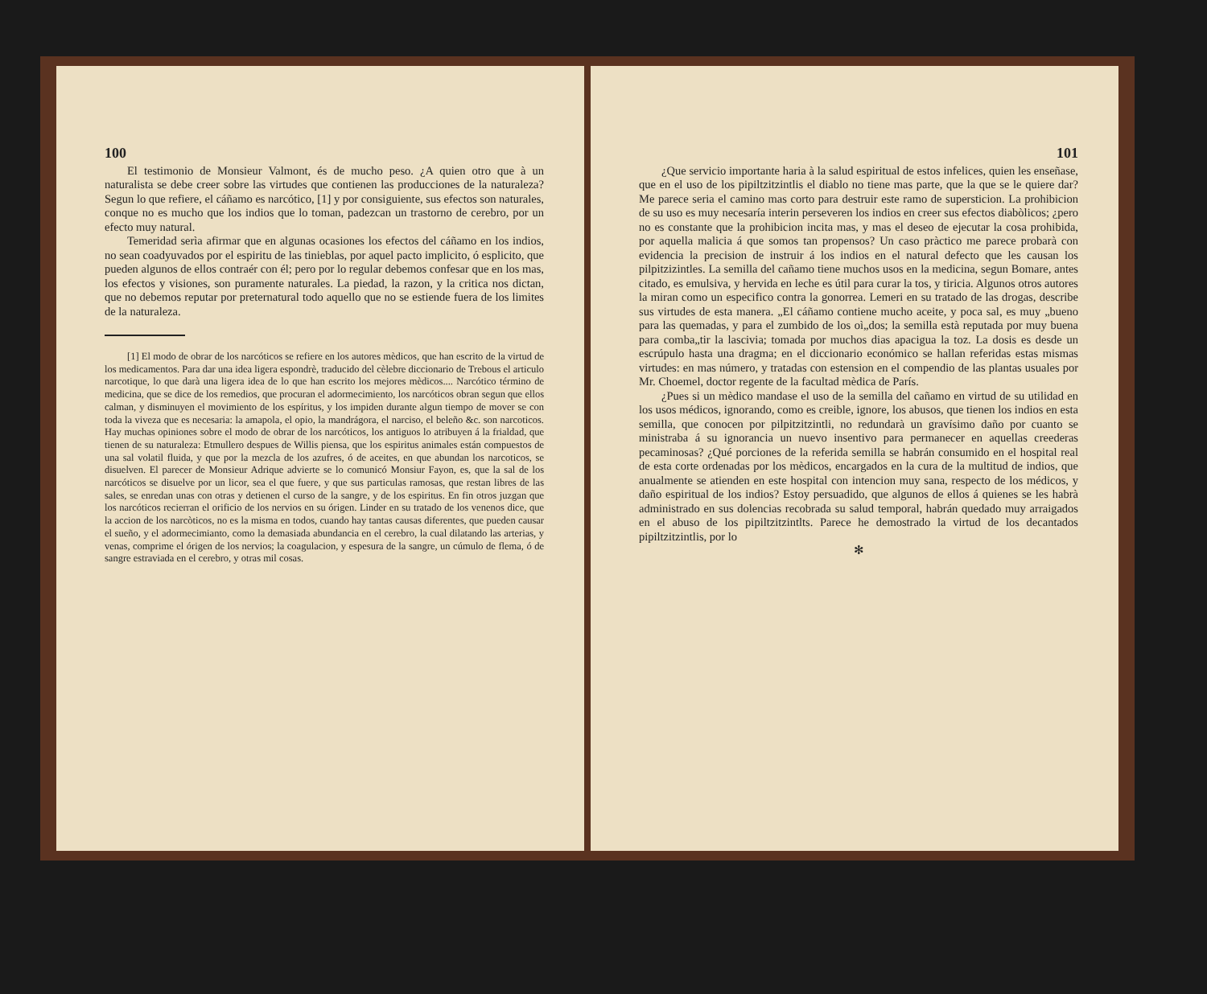100
El testimonio de Monsieur Valmont, és de mucho peso. ¿A quien otro que à un naturalista se debe creer sobre las virtudes que contienen las producciones de la naturaleza? Segun lo que refiere, el cáñamo es narcótico, [1] y por consiguiente, sus efectos son naturales, conque no es mucho que los indios que lo toman, padezcan un trastorno de cerebro, por un efecto muy natural.
Temeridad serìa afirmar que en algunas ocasiones los efectos del cáñamo en los indios, no sean coadyuvados por el espiritu de las tinieblas, por aquel pacto implicito, ó esplicito, que pueden algunos de ellos contraér con él; pero por lo regular debemos confesar que en los mas, los efectos y visiones, son puramente naturales. La piedad, la razon, y la critica nos dictan, que no debemos reputar por preternatural todo aquello que no se estiende fuera de los limites de la naturaleza.
[1] El modo de obrar de los narcóticos se refiere en los autores mèdicos, que han escrito de la virtud de los medicamentos. Para dar una idea ligera espondrè, traducido del cèlebre diccionario de Trebous el articulo narcotique, lo que darà una ligera idea de lo que han escrito los mejores mèdicos.... Narcótico término de medicina, que se dice de los remedios, que procuran el adormecimiento, los narcóticos obran segun que ellos calman, y disminuyen el movimiento de los espíritus, y los impiden durante algun tiempo de mover se con toda la viveza que es necesaria: la amapola, el opio, la mandrágora, el narciso, el beleño &c. son narcoticos. Hay muchas opiniones sobre el modo de obrar de los narcóticos, los antiguos lo atribuyen á la frialdad, que tienen de su naturaleza: Etmullero despues de Willis piensa, que los espiritus animales están compuestos de una sal volatil fluida, y que por la mezcla de los azufres, ó de aceites, en que abundan los narcoticos, se disuelven. El parecer de Monsieur Adrique advierte se lo comunicó Monsiur Fayon, es, que la sal de los narcóticos se disuelve por un licor, sea el que fuere, y que sus particulas ramosas, que restan libres de las sales, se enredan unas con otras y detienen el curso de la sangre, y de los espiritus. En fin otros juzgan que los narcóticos recierran el orificio de los nervios en su órigen. Linder en su tratado de los venenos dice, que la accion de los narcòticos, no es la misma en todos, cuando hay tantas causas diferentes, que pueden causar el sueño, y el adormecimianto, como la demasiada abundancia en el cerebro, la cual dilatando las arterias, y venas, comprime el órigen de los nervios; la coagulacion, y espesura de la sangre, un cúmulo de flema, ó de sangre estraviada en el cerebro, y otras mil cosas.
101
¿Que servicio importante haria à la salud espiritual de estos infelices, quien les enseñase, que en el uso de los pipiltzitzintlis el diablo no tiene mas parte, que la que se le quiere dar? Me parece seria el camino mas corto para destruir este ramo de supersticion. La prohibicion de su uso es muy necesaría interin perseveren los indios en creer sus efectos diabòlicos; ¿pero no es constante que la prohibicion incita mas, y mas el deseo de ejecutar la cosa prohibida, por aquella malicia á que somos tan propensos? Un caso pràctico me parece probarà con evidencia la precision de instruir á los indios en el natural defecto que les causan los pilpitzizintles. La semilla del cañamo tiene muchos usos en la medicina, segun Bomare, antes citado, es emulsiva, y hervida en leche es útil para curar la tos, y tiricia. Algunos otros autores la miran como un especifico contra la gonorrea. Lemeri en su tratado de las drogas, describe sus virtudes de esta manera. „El cáñamo contiene mucho aceite, y poca sal, es muy „bueno para las quemadas, y para el zumbido de los oì„dos; la semilla està reputada por muy buena para comba„tir la lascivia; tomada por muchos dias apacigua la toz. La dosis es desde un escrúpulo hasta una dragma; en el diccionario económico se hallan referidas estas mismas virtudes: en mas número, y tratadas con estension en el compendio de las plantas usuales por Mr. Choemel, doctor regente de la facultad mèdica de París.
¿Pues si un mèdico mandase el uso de la semilla del cañamo en virtud de su utilidad en los usos médicos, ignorando, como es creible, ignore, los abusos, que tienen los indios en esta semilla, que conocen por pilpitzitzintli, no redundarà un gravísimo daño por cuanto se ministraba á su ignorancia un nuevo insentivo para permanecer en aquellas creederas pecaminosas? ¿Qué porciones de la referida semilla se habrán consumido en el hospital real de esta corte ordenadas por los mèdicos, encargados en la cura de la multitud de indios, que anualmente se atienden en este hospital con intencion muy sana, respecto de los médicos, y daño espiritual de los indios? Estoy persuadido, que algunos de ellos á quienes se les habrà administrado en sus dolencias recobrada su salud temporal, habrán quedado muy arraigados en el abuso de los pipiltzitzintlts. Parece he demostrado la virtud de los decantados pipiltzitzintlis, por lo
✻